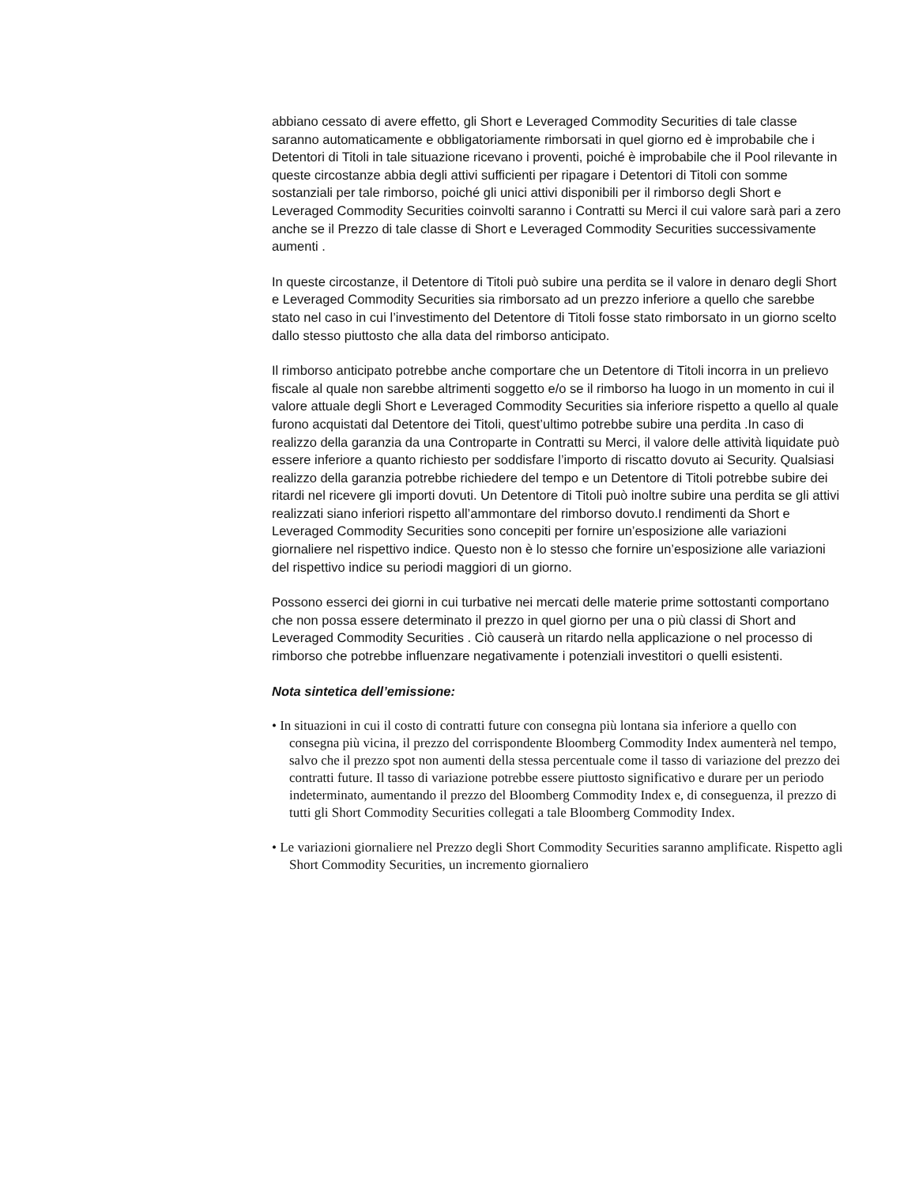abbiano cessato di avere effetto, gli Short e Leveraged Commodity Securities di tale classe saranno automaticamente e obbligatoriamente rimborsati in quel giorno ed è improbabile che i Detentori di Titoli in tale situazione ricevano i proventi, poiché è improbabile che il Pool rilevante in queste circostanze abbia degli attivi sufficienti per ripagare i Detentori di Titoli con somme sostanziali per tale rimborso, poiché gli unici attivi disponibili per il rimborso degli Short e Leveraged Commodity Securities coinvolti saranno i Contratti su Merci il cui valore sarà pari a zero anche se il Prezzo di tale classe di Short e Leveraged Commodity Securities successivamente aumenti .
In queste circostanze, il Detentore di Titoli può subire una perdita se il valore in denaro degli Short e Leveraged Commodity Securities sia rimborsato ad un prezzo inferiore a quello che sarebbe stato nel caso in cui l’investimento del Detentore di Titoli fosse stato rimborsato in un giorno scelto dallo stesso piuttosto che alla data del rimborso anticipato.
Il rimborso anticipato potrebbe anche comportare che un Detentore di Titoli incorra in un prelievo fiscale al quale non sarebbe altrimenti soggetto e/o se il rimborso ha luogo in un momento in cui il valore attuale degli Short e Leveraged Commodity Securities sia inferiore rispetto a quello al quale furono acquistati dal Detentore dei Titoli, quest’ultimo potrebbe subire una perdita .In caso di realizzo della garanzia da una Controparte in Contratti su Merci, il valore delle attività liquidate può essere inferiore a quanto richiesto per soddisfare l’importo di riscatto dovuto ai Security. Qualsiasi realizzo della garanzia potrebbe richiedere del tempo e un Detentore di Titoli potrebbe subire dei ritardi nel ricevere gli importi dovuti. Un Detentore di Titoli può inoltre subire una perdita se gli attivi realizzati siano inferiori rispetto all’ammontare del rimborso dovuto.I rendimenti da Short e Leveraged Commodity Securities sono concepiti per fornire un’esposizione alle variazioni giornaliere nel rispettivo indice. Questo non è lo stesso che fornire un’esposizione alle variazioni del rispettivo indice su periodi maggiori di un giorno.
Possono esserci dei giorni in cui turbative nei mercati delle materie prime sottostanti comportano che non possa essere determinato il prezzo in quel giorno per una o più classi di Short and Leveraged Commodity Securities . Ciò causerà un ritardo nella applicazione o nel processo di rimborso che potrebbe influenzare negativamente i potenziali investitori o quelli esistenti.
Nota sintetica dell’emissione:
• In situazioni in cui il costo di contratti future con consegna più lontana sia inferiore a quello con consegna più vicina, il prezzo del corrispondente Bloomberg Commodity Index aumenterà nel tempo, salvo che il prezzo spot non aumenti della stessa percentuale come il tasso di variazione del prezzo dei contratti future. Il tasso di variazione potrebbe essere piuttosto significativo e durare per un periodo indeterminato, aumentando il prezzo del Bloomberg Commodity Index e, di conseguenza, il prezzo di tutti gli Short Commodity Securities collegati a tale Bloomberg Commodity Index.
• Le variazioni giornaliere nel Prezzo degli Short Commodity Securities saranno amplificate. Rispetto agli Short Commodity Securities, un incremento giornaliero